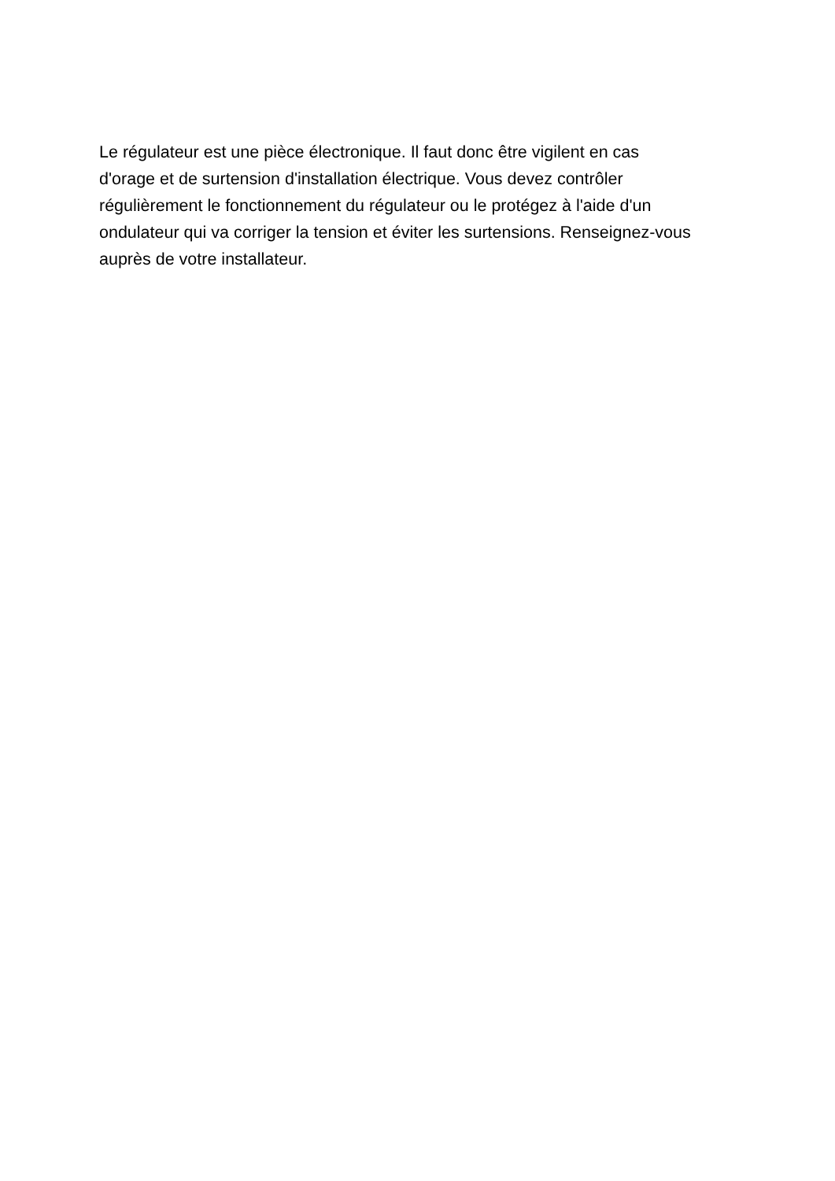Le régulateur est une pièce électronique. Il faut donc être vigilent en cas
d'orage et de surtension d'installation électrique. Vous devez contrôler
régulièrement le fonctionnement du régulateur ou le protégez à l'aide d'un
ondulateur qui va corriger la tension et éviter les surtensions. Renseignez-vous
auprès de votre installateur.